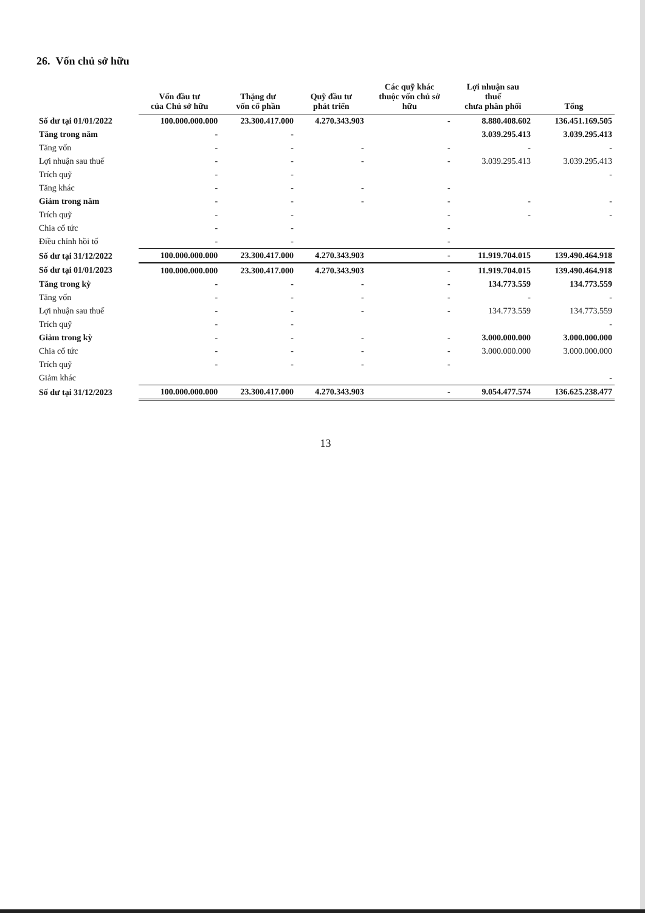26. Vốn chủ sở hữu
| | Vốn đầu tư của Chủ sở hữu | Thặng dư vốn cổ phần | Quỹ đầu tư phát triển | Các quỹ khác thuộc vốn chủ sở hữu | Lợi nhuận sau thuế chưa phân phối | Tổng |
| --- | --- | --- | --- | --- | --- | --- |
| Số dư tại 01/01/2022 | 100.000.000.000 | 23.300.417.000 | 4.270.343.903 | - | 8.880.408.602 | 136.451.169.505 |
| Tăng trong năm | - | - | | | 3.039.295.413 | 3.039.295.413 |
| Tăng vốn | - | - | - | - | - | - |
| Lợi nhuận sau thuế | - | - | - | - | 3.039.295.413 | 3.039.295.413 |
| Trích quỹ | - | - | | | | - |
| Tăng khác | - | - | - | - | | |
| Giảm trong năm | - | - | - | - | - | - |
| Trích quỹ | - | - | | - | - | - |
| Chia cổ tức | - | - | | - | | |
| Điều chỉnh hồi tố | - | - | | - | | |
| Số dư tại 31/12/2022 | 100.000.000.000 | 23.300.417.000 | 4.270.343.903 | - | 11.919.704.015 | 139.490.464.918 |
| Số dư tại 01/01/2023 | 100.000.000.000 | 23.300.417.000 | 4.270.343.903 | - | 11.919.704.015 | 139.490.464.918 |
| Tăng trong kỳ | - | - | - | - | 134.773.559 | 134.773.559 |
| Tăng vốn | - | - | - | - | - | - |
| Lợi nhuận sau thuế | - | - | - | - | 134.773.559 | 134.773.559 |
| Trích quỹ | - | - | | | | - |
| Giảm trong kỳ | - | - | - | - | 3.000.000.000 | 3.000.000.000 |
| Chia cổ tức | - | - | - | - | 3.000.000.000 | 3.000.000.000 |
| Trích quỹ | - | - | - | - | | |
| Giảm khác | | | | | | - |
| Số dư tại 31/12/2023 | 100.000.000.000 | 23.300.417.000 | 4.270.343.903 | - | 9.054.477.574 | 136.625.238.477 |
13